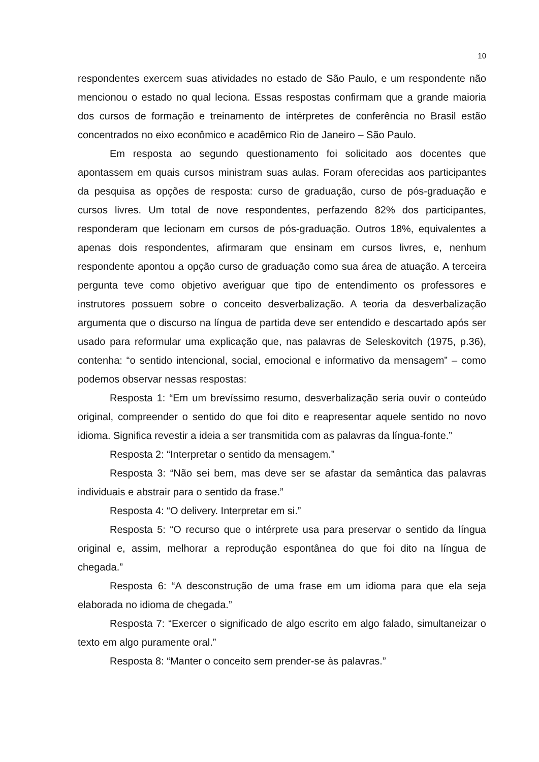10
respondentes exercem suas atividades no estado de São Paulo, e um respondente não mencionou o estado no qual leciona. Essas respostas confirmam que a grande maioria dos cursos de formação e treinamento de intérpretes de conferência no Brasil estão concentrados no eixo econômico e acadêmico Rio de Janeiro – São Paulo.
Em resposta ao segundo questionamento foi solicitado aos docentes que apontassem em quais cursos ministram suas aulas. Foram oferecidas aos participantes da pesquisa as opções de resposta: curso de graduação, curso de pós-graduação e cursos livres. Um total de nove respondentes, perfazendo 82% dos participantes, responderam que lecionam em cursos de pós-graduação. Outros 18%, equivalentes a apenas dois respondentes, afirmaram que ensinam em cursos livres, e, nenhum respondente apontou a opção curso de graduação como sua área de atuação. A terceira pergunta teve como objetivo averiguar que tipo de entendimento os professores e instrutores possuem sobre o conceito desverbalização. A teoria da desverbalização argumenta que o discurso na língua de partida deve ser entendido e descartado após ser usado para reformular uma explicação que, nas palavras de Seleskovitch (1975, p.36), contenha: “o sentido intencional, social, emocional e informativo da mensagem” – como podemos observar nessas respostas:
Resposta 1: “Em um brevíssimo resumo, desverbalização seria ouvir o conteúdo original, compreender o sentido do que foi dito e reapresentar aquele sentido no novo idioma. Significa revestir a ideia a ser transmitida com as palavras da língua-fonte.”
Resposta 2: “Interpretar o sentido da mensagem.”
Resposta 3: “Não sei bem, mas deve ser se afastar da semântica das palavras individuais e abstrair para o sentido da frase.”
Resposta 4: “O delivery. Interpretar em si.”
Resposta 5: “O recurso que o intérprete usa para preservar o sentido da língua original e, assim, melhorar a reprodução espontânea do que foi dito na língua de chegada.”
Resposta 6: “A desconstrução de uma frase em um idioma para que ela seja elaborada no idioma de chegada.”
Resposta 7: “Exercer o significado de algo escrito em algo falado, simultaneizar o texto em algo puramente oral.”
Resposta 8: “Manter o conceito sem prender-se às palavras.”